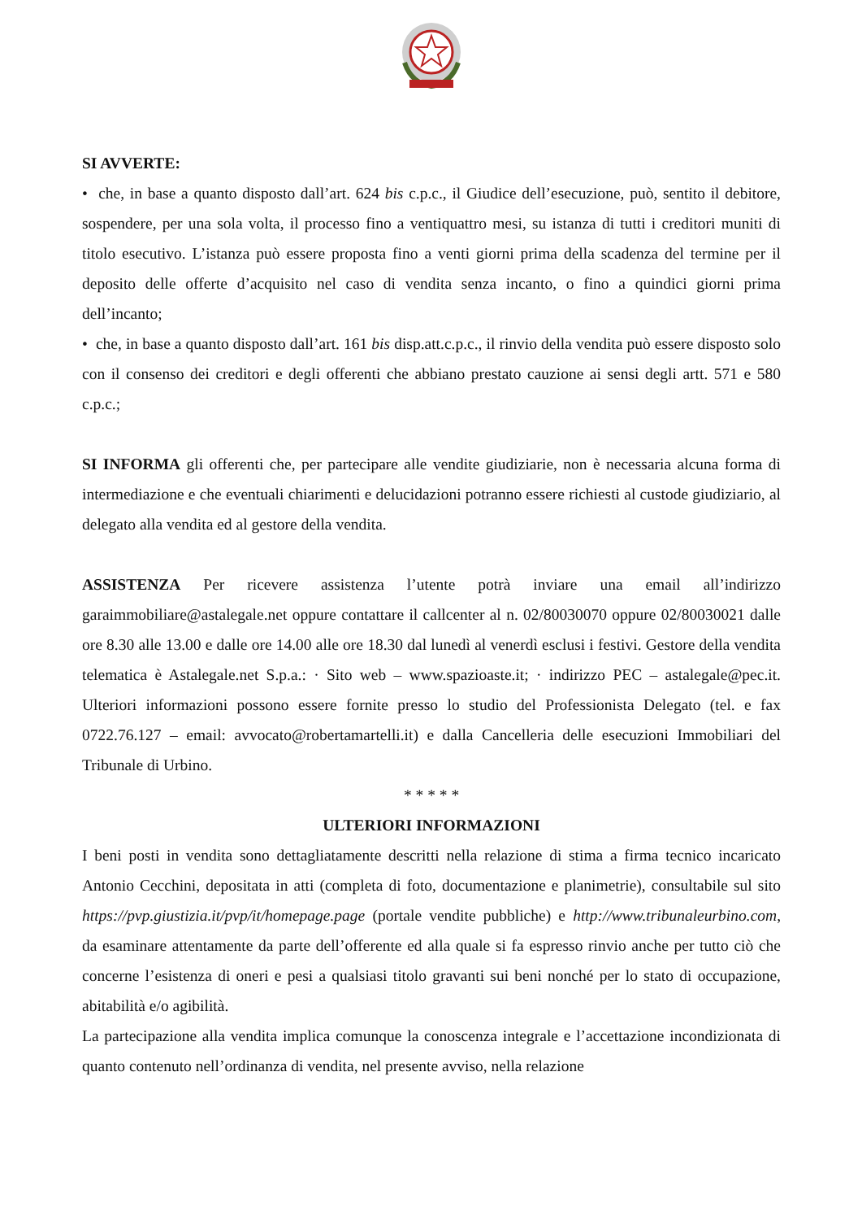SI AVVERTE:
• che, in base a quanto disposto dall’art. 624 bis c.p.c., il Giudice dell’esecuzione, può, sentito il debitore, sospendere, per una sola volta, il processo fino a ventiquattro mesi, su istanza di tutti i creditori muniti di titolo esecutivo. L’istanza può essere proposta fino a venti giorni prima della scadenza del termine per il deposito delle offerte d’acquisito nel caso di vendita senza incanto, o fino a quindici giorni prima dell’incanto;
• che, in base a quanto disposto dall’art. 161 bis disp.att.c.p.c., il rinvio della vendita può essere disposto solo con il consenso dei creditori e degli offerenti che abbiano prestato cauzione ai sensi degli artt. 571 e 580 c.p.c.;
SI INFORMA gli offerenti che, per partecipare alle vendite giudiziarie, non è necessaria alcuna forma di intermediazione e che eventuali chiarimenti e delucidazioni potranno essere richiesti al custode giudiziario, al delegato alla vendita ed al gestore della vendita.
ASSISTENZA Per ricevere assistenza l’utente potrà inviare una email all’indirizzo garaimmobiliare@astalegale.net oppure contattare il callcenter al n. 02/80030070 oppure 02/80030021 dalle ore 8.30 alle 13.00 e dalle ore 14.00 alle ore 18.30 dal lunedì al venerdì esclusi i festivi. Gestore della vendita telematica è Astalegale.net S.p.a.: · Sito web – www.spazioaste.it; · indirizzo PEC – astalegale@pec.it. Ulteriori informazioni possono essere fornite presso lo studio del Professionista Delegato (tel. e fax 0722.76.127 – email: avvocato@robertamartelli.it) e dalla Cancelleria delle esecuzioni Immobiliari del Tribunale di Urbino.
* * * * *
ULTERIORI INFORMAZIONI
I beni posti in vendita sono dettagliatamente descritti nella relazione di stima a firma tecnico incaricato Antonio Cecchini, depositata in atti (completa di foto, documentazione e planimetrie), consultabile sul sito https://pvp.giustizia.it/pvp/it/homepage.page (portale vendite pubbliche) e http://www.tribunaleurbino.com, da esaminare attentamente da parte dell’offerente ed alla quale si fa espresso rinvio anche per tutto ciò che concerne l’esistenza di oneri e pesi a qualsiasi titolo gravanti sui beni nonché per lo stato di occupazione, abitabilità e/o agibilità.
La partecipazione alla vendita implica comunque la conoscenza integrale e l’accettazione incondizionata di quanto contenuto nell’ordinanza di vendita, nel presente avviso, nella relazione